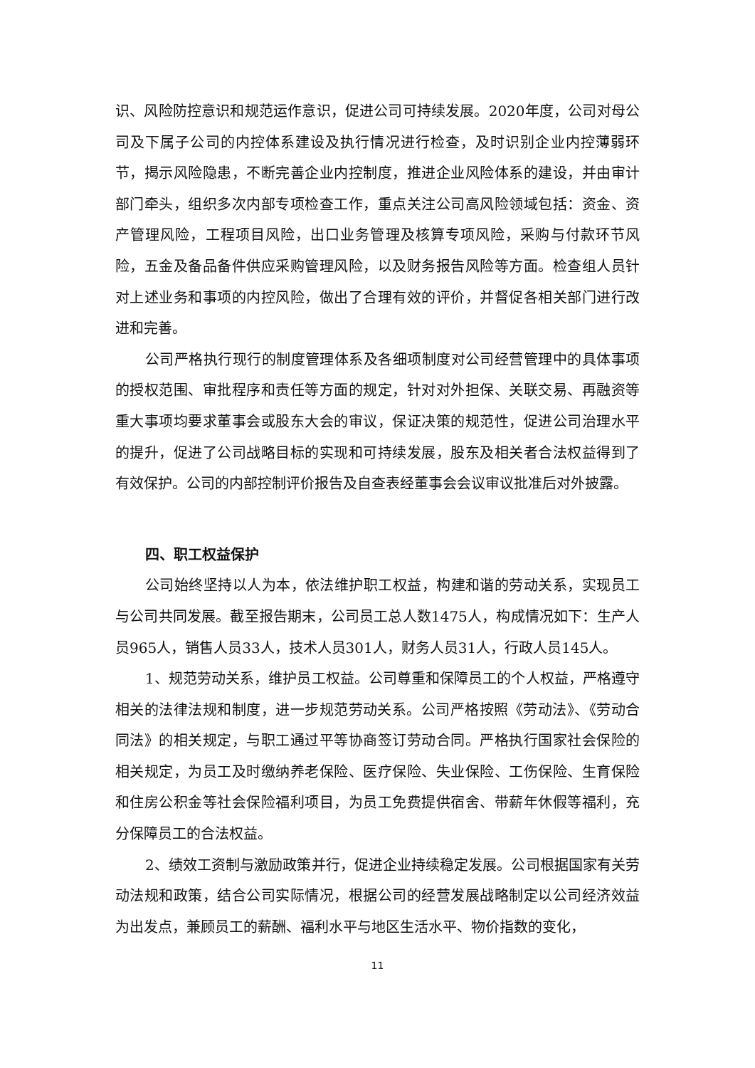识、风险防控意识和规范运作意识，促进公司可持续发展。2020年度，公司对母公司及下属子公司的内控体系建设及执行情况进行检查，及时识别企业内控薄弱环节，揭示风险隐患，不断完善企业内控制度，推进企业风险体系的建设，并由审计部门牵头，组织多次内部专项检查工作，重点关注公司高风险领域包括：资金、资产管理风险，工程项目风险，出口业务管理及核算专项风险，采购与付款环节风险，五金及备品备件供应采购管理风险，以及财务报告风险等方面。检查组人员针对上述业务和事项的内控风险，做出了合理有效的评价，并督促各相关部门进行改进和完善。
公司严格执行现行的制度管理体系及各细项制度对公司经营管理中的具体事项的授权范围、审批程序和责任等方面的规定，针对对外担保、关联交易、再融资等重大事项均要求董事会或股东大会的审议，保证决策的规范性，促进公司治理水平的提升，促进了公司战略目标的实现和可持续发展，股东及相关者合法权益得到了有效保护。公司的内部控制评价报告及自查表经董事会会议审议批准后对外披露。
四、职工权益保护
公司始终坚持以人为本，依法维护职工权益，构建和谐的劳动关系，实现员工与公司共同发展。截至报告期末，公司员工总人数1475人，构成情况如下：生产人员965人，销售人员33人，技术人员301人，财务人员31人，行政人员145人。
1、规范劳动关系，维护员工权益。公司尊重和保障员工的个人权益，严格遵守相关的法律法规和制度，进一步规范劳动关系。公司严格按照《劳动法》、《劳动合同法》的相关规定，与职工通过平等协商签订劳动合同。严格执行国家社会保险的相关规定，为员工及时缴纳养老保险、医疗保险、失业保险、工伤保险、生育保险和住房公积金等社会保险福利项目，为员工免费提供宿舍、带薪年休假等福利，充分保障员工的合法权益。
2、绩效工资制与激励政策并行，促进企业持续稳定发展。公司根据国家有关劳动法规和政策，结合公司实际情况，根据公司的经营发展战略制定以公司经济效益为出发点，兼顾员工的薪酬、福利水平与地区生活水平、物价指数的变化，
11